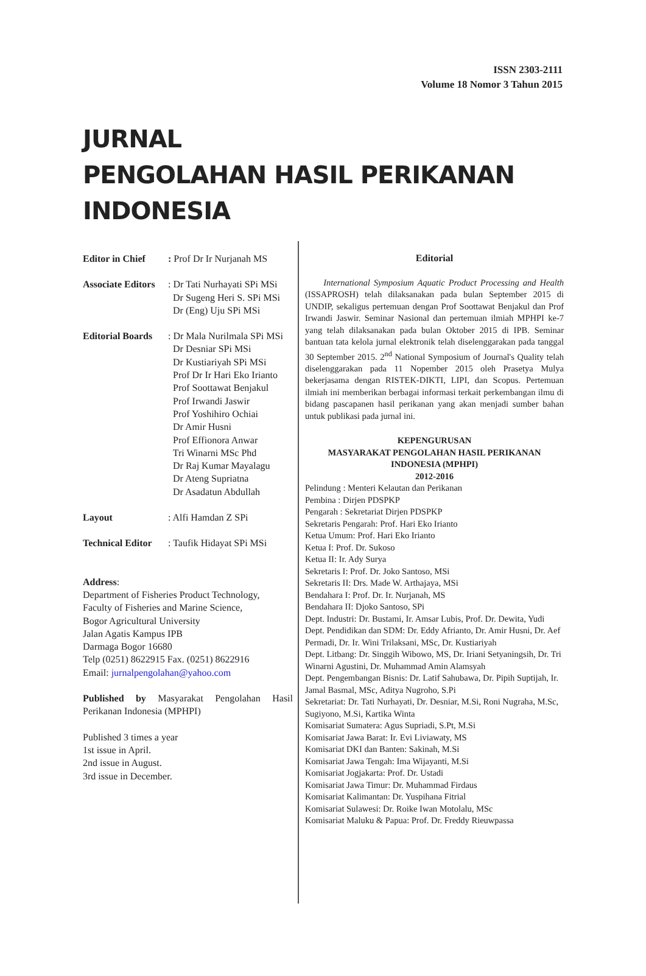ISSN 2303-2111
Volume 18 Nomor 3 Tahun 2015
JURNAL
PENGOLAHAN HASIL PERIKANAN
INDONESIA
Editor in Chief: Prof Dr Ir Nurjanah MS
Associate Editors: Dr Tati Nurhayati SPi MSi
Dr Sugeng Heri S. SPi MSi
Dr (Eng) Uju SPi MSi
Editorial Boards: Dr Mala Nurilmala SPi MSi
Dr Desniar SPi MSi
Dr Kustiariyah SPi MSi
Prof Dr Ir Hari Eko Irianto
Prof Soottawat Benjakul
Prof Irwandi Jaswir
Prof Yoshihiro Ochiai
Dr Amir Husni
Prof Effionora Anwar
Tri Winarni MSc Phd
Dr Raj Kumar Mayalagu
Dr Ateng Supriatna
Dr Asadatun Abdullah
Layout: Alfi Hamdan Z SPi
Technical Editor: Taufik Hidayat SPi MSi
Address:
Department of Fisheries Product Technology,
Faculty of Fisheries and Marine Science,
Bogor Agricultural University
Jalan Agatis Kampus IPB
Darmaga Bogor 16680
Telp (0251) 8622915 Fax. (0251) 8622916
Email: jurnalpengolahan@yahoo.com
Published by Masyarakat Pengolahan Hasil Perikanan Indonesia (MPHPI)
Published 3 times a year
1st issue in April.
2nd issue in August.
3rd issue in December.
Editorial
International Symposium Aquatic Product Processing and Health (ISSAPROSH) telah dilaksanakan pada bulan September 2015 di UNDIP, sekaligus pertemuan dengan Prof Soottawat Benjakul dan Prof Irwandi Jaswir. Seminar Nasional dan pertemuan ilmiah MPHPI ke-7 yang telah dilaksanakan pada bulan Oktober 2015 di IPB. Seminar bantuan tata kelola jurnal elektronik telah diselenggarakan pada tanggal 30 September 2015. 2<sup>nd</sup> National Symposium of Journal's Quality telah diselenggarakan pada 11 Nopember 2015 oleh Prasetya Mulya bekerjasama dengan RISTEK-DIKTI, LIPI, dan Scopus. Pertemuan ilmiah ini memberikan berbagai informasi terkait perkembangan ilmu di bidang pascapanen hasil perikanan yang akan menjadi sumber bahan untuk publikasi pada jurnal ini.
KEPENGURUSAN
MASYARAKAT PENGOLAHAN HASIL PERIKANAN
INDONESIA (MPHPI)
2012-2016
Pelindung : Menteri Kelautan dan Perikanan
Pembina : Dirjen PDSPKP
Pengarah : Sekretariat Dirjen PDSPKP
Sekretaris Pengarah: Prof. Hari Eko Irianto
Ketua Umum: Prof. Hari Eko Irianto
Ketua I: Prof. Dr. Sukoso
Ketua II: Ir. Ady Surya
Sekretaris I: Prof. Dr. Joko Santoso, MSi
Sekretaris II: Drs. Made W. Arthajaya, MSi
Bendahara I: Prof. Dr. Ir. Nurjanah, MS
Bendahara II: Djoko Santoso, SPi
Dept. Industri: Dr. Bustami, Ir. Amsar Lubis, Prof. Dr. Dewita, Yudi
Dept. Pendidikan dan SDM: Dr. Eddy Afrianto, Dr. Amir Husni, Dr. Aef Permadi, Dr. Ir. Wini Trilaksani, MSc, Dr. Kustiariyah
Dept. Litbang: Dr. Singgih Wibowo, MS, Dr. Iriani Setyaningsih, Dr. Tri Winarni Agustini, Dr. Muhammad Amin Alamsyah
Dept. Pengembangan Bisnis: Dr. Latif Sahubawa, Dr. Pipih Suptijah, Ir. Jamal Basmal, MSc, Aditya Nugroho, S.Pi
Sekretariat: Dr. Tati Nurhayati, Dr. Desniar, M.Si, Roni Nugraha, M.Sc, Sugiyono, M.Si, Kartika Winta
Komisariat Sumatera: Agus Supriadi, S.Pt, M.Si
Komisariat Jawa Barat: Ir. Evi Liviawaty, MS
Komisariat DKI dan Banten: Sakinah, M.Si
Komisariat Jawa Tengah: Ima Wijayanti, M.Si
Komisariat Jogjakarta: Prof. Dr. Ustadi
Komisariat Jawa Timur: Dr. Muhammad Firdaus
Komisariat Kalimantan: Dr. Yuspihana Fitrial
Komisariat Sulawesi: Dr. Roike Iwan Motolalu, MSc
Komisariat Maluku & Papua: Prof. Dr. Freddy Rieuwpassa